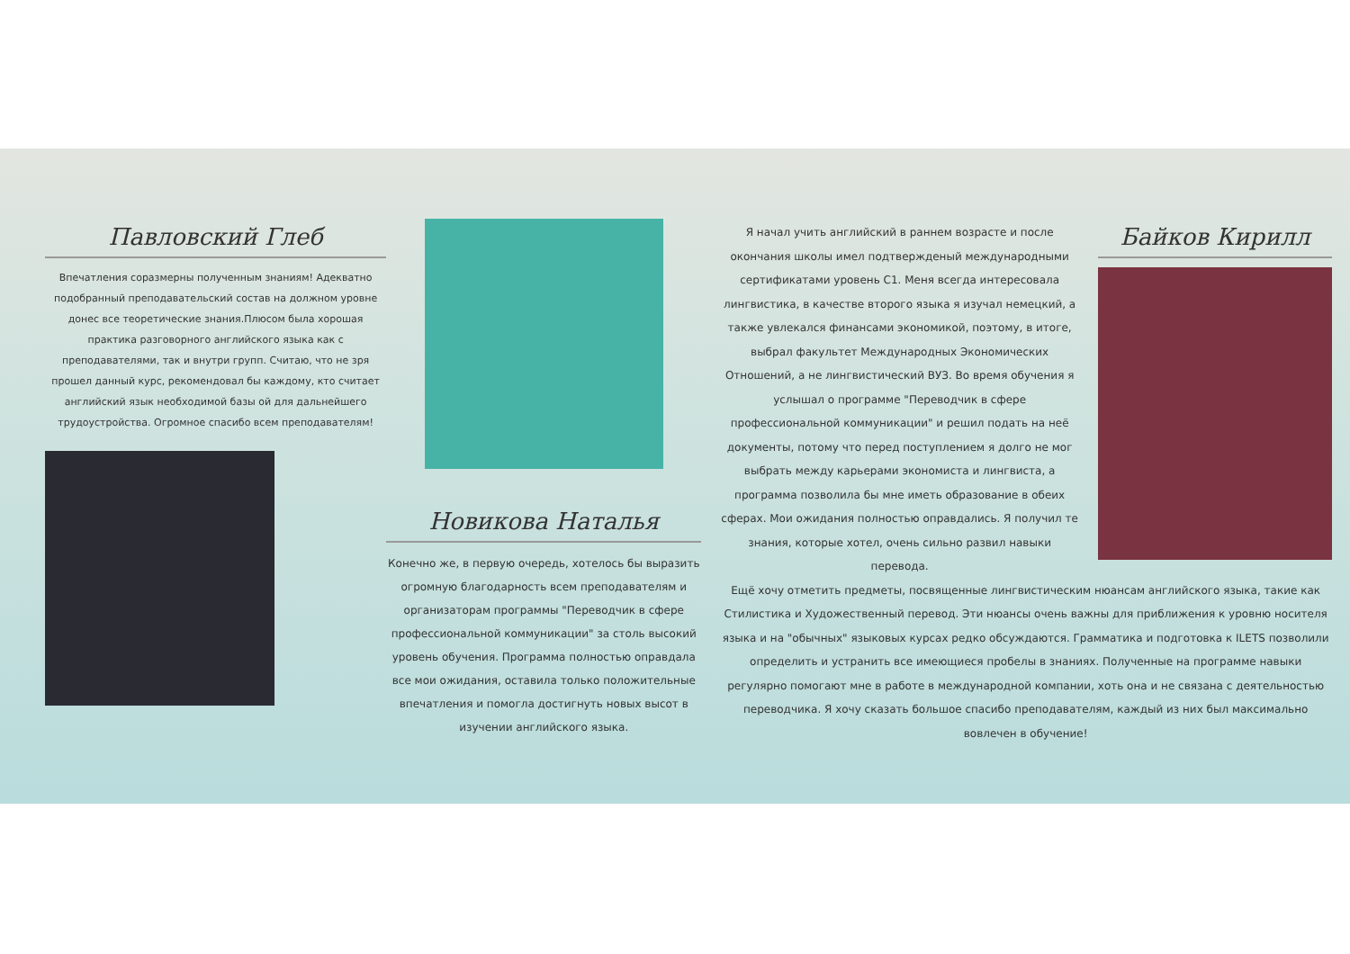Павловский Глеб
Впечатления соразмерны полученным знаниям! Адекватно подобранный преподавательский состав на должном уровне донес все теоретические знания.Плюсом была хорошая практика разговорного английского языка как с преподавателями, так и внутри групп. Считаю, что не зря прошел данный курс, рекомендовал бы каждому, кто считает английский язык необходимой базы ой для дальнейшего трудоустройства. Огромное спасибо всем преподавателям!
Новикова Наталья
Конечно же, в первую очередь, хотелось бы выразить огромную благодарность всем преподавателям и организаторам программы "Переводчик в сфере профессиональной коммуникации" за столь высокий уровень обучения. Программа полностью оправдала все мои ожидания, оставила только положительные впечатления и помогла достигнуть новых высот в изучении английского языка.
Байков Кирилл
Я начал учить английский в раннем возрасте и после окончания школы имел подтвержденый международными сертификатами уровень С1. Меня всегда интересовала лингвистика, в качестве второго языка я изучал немецкий, а также увлекался финансами экономикой, поэтому, в итоге, выбрал факультет Международных Экономических Отношений, а не лингвистический ВУЗ. Во время обучения я услышал о программе "Переводчик в сфере профессиональной коммуникации" и решил подать на неё документы, потому что перед поступлением я долго не мог выбрать между карьерами экономиста и лингвиста, а программа позволила бы мне иметь образование в обеих сферах. Мои ожидания полностью оправдались. Я получил те знания, которые хотел, очень сильно развил навыки перевода.
Ещё хочу отметить предметы, посвященные лингвистическим нюансам английского языка, такие как Стилистика и Художественный перевод. Эти нюансы очень важны для приближения к уровню носителя языка и на "обычных" языковых курсах редко обсуждаются. Грамматика и подготовка к ILETS позволили определить и устранить все имеющиеся пробелы в знаниях. Полученные на программе навыки регулярно помогают мне в работе в международной компании, хоть она и не связана с деятельностью переводчика. Я хочу сказать большое спасибо преподавателям, каждый из них был максимально вовлечен в обучение!